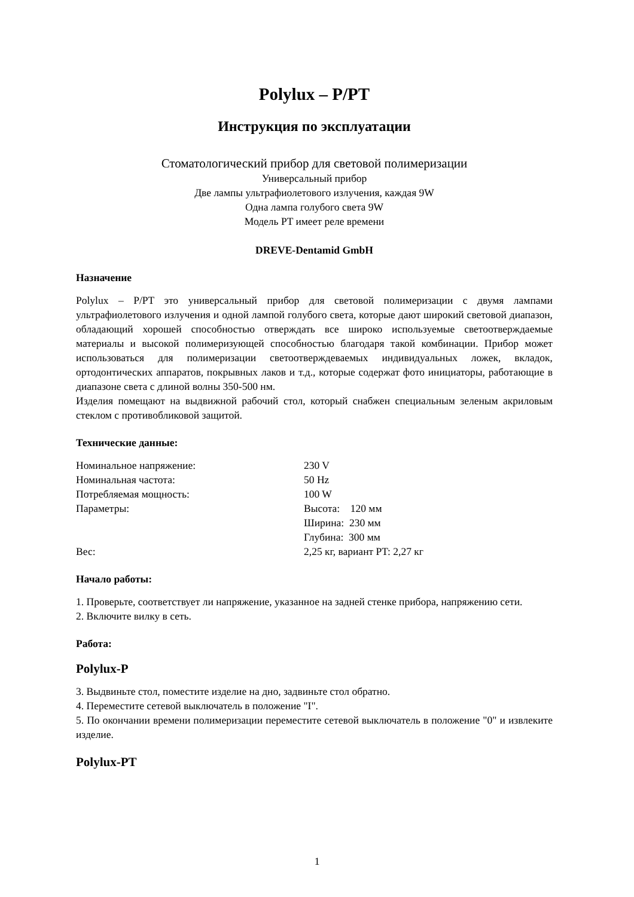Polylux – P/PT
Инструкция по эксплуатации
Стоматологический прибор для световой полимеризации
Универсальный прибор
Две лампы ультрафиолетового излучения, каждая 9W
Одна лампа голубого света 9W
Модель PT имеет реле времени
DREVE-Dentamid GmbH
Назначение
Polylux – P/PT это универсальный прибор для световой полимеризации с двумя лампами ультрафиолетового излучения и одной лампой голубого света, которые дают широкий световой диапазон, обладающий хорошей способностью отверждать все широко используемые светоотверждаемые материалы и высокой полимеризующей способностью благодаря такой комбинации. Прибор может использоваться для полимеризации светоотверждеваемых индивидуальных ложек, вкладок, ортодонтических аппаратов, покрывных лаков и т.д., которые содержат фото инициаторы, работающие в диапазоне света с длиной волны 350-500 нм.
Изделия помещают на выдвижной рабочий стол, который снабжен специальным зеленым акриловым стеклом с противобликовой защитой.
Технические данные:
| Номинальное напряжение: | 230 V |
| Номинальная частота: | 50 Hz |
| Потребляемая мощность: | 100 W |
| Параметры: | Высота: 120 мм |
| | Ширина: 230 мм |
| | Глубина: 300 мм |
| Вес: | 2,25 кг, вариант PT: 2,27 кг |
Начало работы:
1. Проверьте, соответствует ли напряжение, указанное на задней стенке прибора, напряжению сети.
2. Включите вилку в сеть.
Работа:
Polylux-P
3. Выдвиньте стол, поместите изделие на дно, задвиньте стол обратно.
4. Переместите сетевой выключатель в положение "I".
5. По окончании времени полимеризации переместите сетевой выключатель в положение "0" и извлеките изделие.
Polylux-PT
1